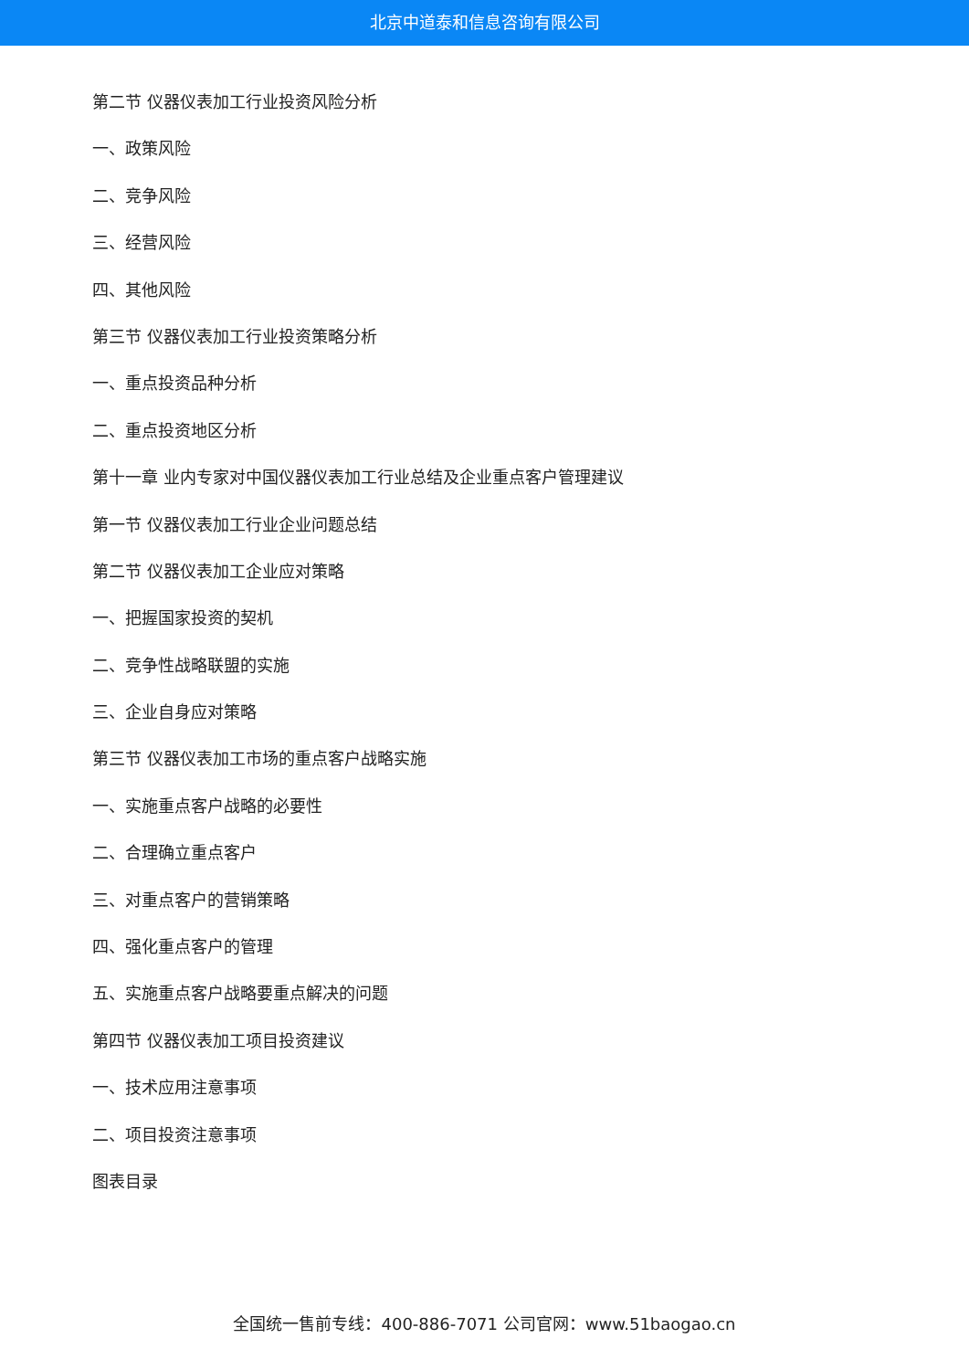北京中道泰和信息咨询有限公司
第二节 仪器仪表加工行业投资风险分析
一、政策风险
二、竞争风险
三、经营风险
四、其他风险
第三节 仪器仪表加工行业投资策略分析
一、重点投资品种分析
二、重点投资地区分析
第十一章 业内专家对中国仪器仪表加工行业总结及企业重点客户管理建议
第一节 仪器仪表加工行业企业问题总结
第二节 仪器仪表加工企业应对策略
一、把握国家投资的契机
二、竞争性战略联盟的实施
三、企业自身应对策略
第三节 仪器仪表加工市场的重点客户战略实施
一、实施重点客户战略的必要性
二、合理确立重点客户
三、对重点客户的营销策略
四、强化重点客户的管理
五、实施重点客户战略要重点解决的问题
第四节 仪器仪表加工项目投资建议
一、技术应用注意事项
二、项目投资注意事项
图表目录
全国统一售前专线：400-886-7071 公司官网：www.51baogao.cn